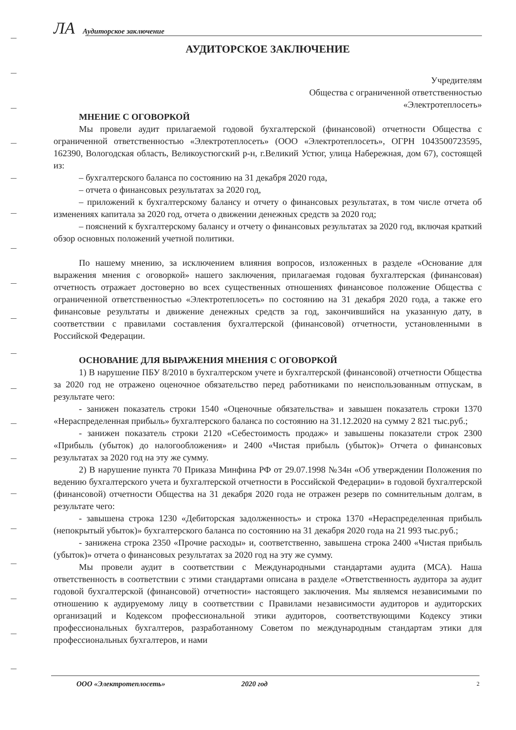ЛА Аудиторское заключение
АУДИТОРСКОЕ ЗАКЛЮЧЕНИЕ
Учредителям
Общества с ограниченной ответственностью
«Электротеплосеть»
МНЕНИЕ С ОГОВОРКОЙ
Мы провели аудит прилагаемой годовой бухгалтерской (финансовой) отчетности Общества с ограниченной ответственностью «Электротеплосеть» (ООО «Электротеплосеть», ОГРН 1043500723595, 162390, Вологодская область, Великоустюгский р-н, г.Великий Устюг, улица Набережная, дом 67), состоящей из:
– бухгалтерского баланса по состоянию на 31 декабря 2020 года,
– отчета о финансовых результатах за 2020 год,
– приложений к бухгалтерскому балансу и отчету о финансовых результатах, в том числе отчета об изменениях капитала за 2020 год, отчета о движении денежных средств за 2020 год;
– пояснений к бухгалтерскому балансу и отчету о финансовых результатах за 2020 год, включая краткий обзор основных положений учетной политики.
По нашему мнению, за исключением влияния вопросов, изложенных в разделе «Основание для выражения мнения с оговоркой» нашего заключения, прилагаемая годовая бухгалтерская (финансовая) отчетность отражает достоверно во всех существенных отношениях финансовое положение Общества с ограниченной ответственностью «Электротеплосеть» по состоянию на 31 декабря 2020 года, а также его финансовые результаты и движение денежных средств за год, закончившийся на указанную дату, в соответствии с правилами составления бухгалтерской (финансовой) отчетности, установленными в Российской Федерации.
ОСНОВАНИЕ ДЛЯ ВЫРАЖЕНИЯ МНЕНИЯ С ОГОВОРКОЙ
1) В нарушение ПБУ 8/2010 в бухгалтерском учете и бухгалтерской (финансовой) отчетности Общества за 2020 год не отражено оценочное обязательство перед работниками по неиспользованным отпускам, в результате чего:
- занижен показатель строки 1540 «Оценочные обязательства» и завышен показатель строки 1370 «Нераспределенная прибыль» бухгалтерского баланса по состоянию на 31.12.2020 на сумму 2 821 тыс.руб.;
- занижен показатель строки 2120 «Себестоимость продаж» и завышены показатели строк 2300 «Прибыль (убыток) до налогообложения» и 2400 «Чистая прибыль (убыток)» Отчета о финансовых результатах за 2020 год на эту же сумму.
2) В нарушение пункта 70 Приказа Минфина РФ от 29.07.1998 №34н «Об утверждении Положения по ведению бухгалтерского учета и бухгалтерской отчетности в Российской Федерации» в годовой бухгалтерской (финансовой) отчетности Общества на 31 декабря 2020 года не отражен резерв по сомнительным долгам, в результате чего:
- завышена строка 1230 «Дебиторская задолженность» и строка 1370 «Нераспределенная прибыль (непокрытый убыток)» бухгалтерского баланса по состоянию на 31 декабря 2020 года на 21 993 тыс.руб.;
- занижена строка 2350 «Прочие расходы» и, соответственно, завышена строка 2400 «Чистая прибыль (убыток)» отчета о финансовых результатах за 2020 год на эту же сумму.
Мы провели аудит в соответствии с Международными стандартами аудита (МСА). Наша ответственность в соответствии с этими стандартами описана в разделе «Ответственность аудитора за аудит годовой бухгалтерской (финансовой) отчетности» настоящего заключения. Мы являемся независимыми по отношению к аудируемому лицу в соответствии с Правилами независимости аудиторов и аудиторских организаций и Кодексом профессиональной этики аудиторов, соответствующими Кодексу этики профессиональных бухгалтеров, разработанному Советом по международным стандартам этики для профессиональных бухгалтеров, и нами
ООО «Электротеплосеть» 2020 год 2